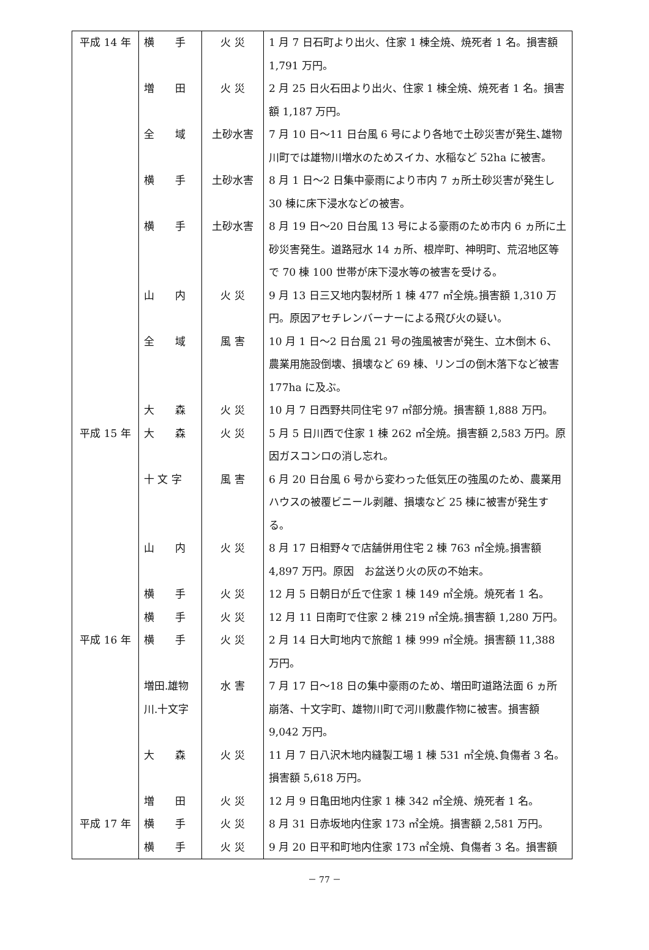| 平成 14 年 | 横 手 | 火 災 | 1 月 7 日石町より出火、住家 1 棟全焼、焼死者 1 名。損害額 1,791 万円。 |
| | 増 田 | 火 災 | 2 月 25 日火石田より出火、住家 1 棟全焼、焼死者 1 名。損害額 1,187 万円。 |
| | 全 域 | 土砂水害 | 7 月 10 日～11 日台風 6 号により各地で土砂災害が発生､雄物川町では雄物川増水のためスイカ、水稲など 52ha に被害。 |
| | 横 手 | 土砂水害 | 8 月 1 日～2 日集中豪雨により市内 7 ヵ所土砂災害が発生し 30 棟に床下浸水などの被害。 |
| | 横 手 | 土砂水害 | 8 月 19 日～20 日台風 13 号による豪雨のため市内 6 ヵ所に土砂災害発生。道路冠水 14 ヵ所、根岸町、神明町、荒沼地区等で 70 棟 100 世帯が床下浸水等の被害を受ける。 |
| | 山 内 | 火 災 | 9 月 13 日三又地内製材所 1 棟 477 ㎡全焼｡損害額 1,310 万円。原因アセチレンバーナーによる飛び火の疑い。 |
| | 全 域 | 風 害 | 10 月 1 日～2 日台風 21 号の強風被害が発生、立木倒木 6、農業用施設倒壊、損壊など 69 棟、リンゴの倒木落下など被害 177ha に及ぶ。 |
| | 大 森 | 火 災 | 10 月 7 日西野共同住宅 97 ㎡部分焼。損害額 1,888 万円。 |
| 平成 15 年 | 大 森 | 火 災 | 5 月 5 日川西で住家 1 棟 262 ㎡全焼。損害額 2,583 万円。原因ガスコンロの消し忘れ。 |
| | 十 文 字 | 風 害 | 6 月 20 日台風 6 号から変わった低気圧の強風のため、農業用ハウスの被覆ビニール剥離、損壊など 25 棟に被害が発生する。 |
| | 山 内 | 火 災 | 8 月 17 日相野々で店舗併用住宅 2 棟 763 ㎡全焼｡損害額 4,897 万円。原因 お盆送り火の灰の不始末。 |
| | 横 手 | 火 災 | 12 月 5 日朝日が丘で住家 1 棟 149 ㎡全焼。焼死者 1 名。 |
| | 横 手 | 火 災 | 12 月 11 日南町で住家 2 棟 219 ㎡全焼｡損害額 1,280 万円。 |
| 平成 16 年 | 横 手 | 火 災 | 2 月 14 日大町地内で旅館 1 棟 999 ㎡全焼。損害額 11,388 万円。 |
| | 増田.雄物川.十文字 | 水 害 | 7 月 17 日～18 日の集中豪雨のため、増田町道路法面 6 ヵ所崩落、十文字町、雄物川町で河川敷農作物に被害。損害額 9,042 万円。 |
| | 大 森 | 火 災 | 11 月 7 日八沢木地内縫製工場 1 棟 531 ㎡全焼､負傷者 3 名。損害額 5,618 万円。 |
| | 増 田 | 火 災 | 12 月 9 日亀田地内住家 1 棟 342 ㎡全焼、焼死者 1 名。 |
| 平成 17 年 | 横 手 | 火 災 | 8 月 31 日赤坂地内住家 173 ㎡全焼。損害額 2,581 万円。 |
| | 横 手 | 火 災 | 9 月 20 日平和町地内住家 173 ㎡全焼、負傷者 3 名。損害額 |
－ 77 －